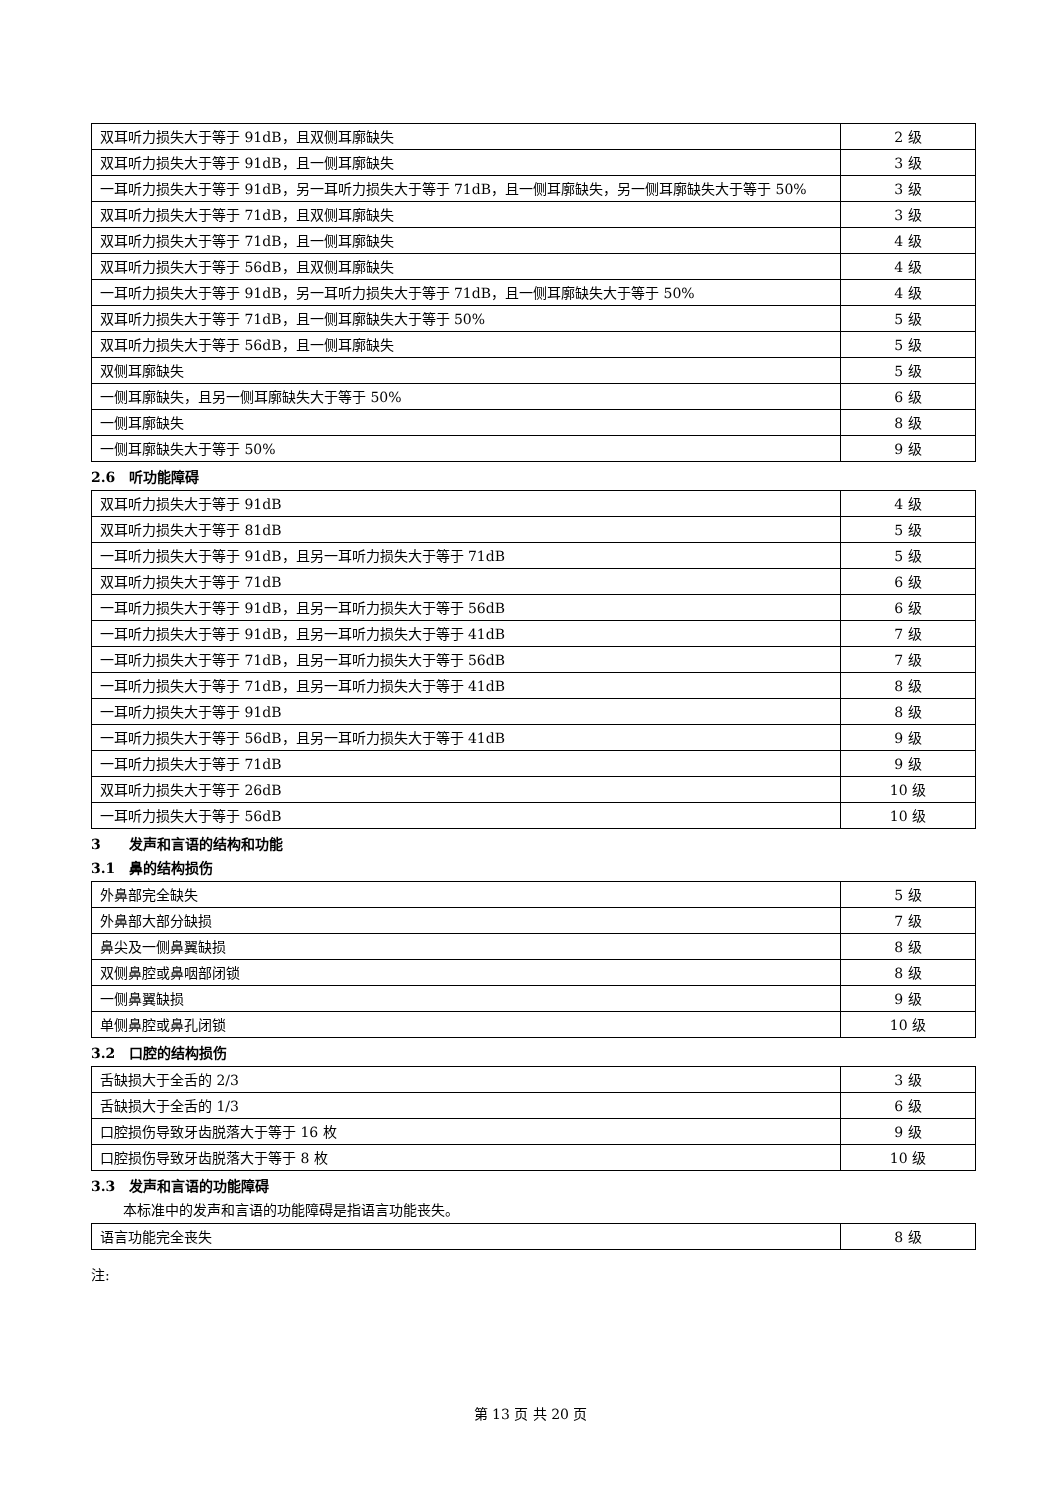| 双耳听力损失大于等于 91dB，且双侧耳廓缺失 | 2 级 |
| 双耳听力损失大于等于 91dB，且一侧耳廓缺失 | 3 级 |
| 一耳听力损失大于等于 91dB，另一耳听力损失大于等于 71dB，且一侧耳廓缺失，另一侧耳廓缺失大于等于 50% | 3 级 |
| 双耳听力损失大于等于 71dB，且双侧耳廓缺失 | 3 级 |
| 双耳听力损失大于等于 71dB，且一侧耳廓缺失 | 4 级 |
| 双耳听力损失大于等于 56dB，且双侧耳廓缺失 | 4 级 |
| 一耳听力损失大于等于 91dB，另一耳听力损失大于等于 71dB，且一侧耳廓缺失大于等于 50% | 4 级 |
| 双耳听力损失大于等于 71dB，且一侧耳廓缺失大于等于 50% | 5 级 |
| 双耳听力损失大于等于 56dB，且一侧耳廓缺失 | 5 级 |
| 双侧耳廓缺失 | 5 级 |
| 一侧耳廓缺失，且另一侧耳廓缺失大于等于 50% | 6 级 |
| 一侧耳廓缺失 | 8 级 |
| 一侧耳廓缺失大于等于 50% | 9 级 |
2.6　听功能障碍
| 双耳听力损失大于等于 91dB | 4 级 |
| 双耳听力损失大于等于 81dB | 5 级 |
| 一耳听力损失大于等于 91dB，且另一耳听力损失大于等于 71dB | 5 级 |
| 双耳听力损失大于等于 71dB | 6 级 |
| 一耳听力损失大于等于 91dB，且另一耳听力损失大于等于 56dB | 6 级 |
| 一耳听力损失大于等于 91dB，且另一耳听力损失大于等于 41dB | 7 级 |
| 一耳听力损失大于等于 71dB，且另一耳听力损失大于等于 56dB | 7 级 |
| 一耳听力损失大于等于 71dB，且另一耳听力损失大于等于 41dB | 8 级 |
| 一耳听力损失大于等于 91dB | 8 级 |
| 一耳听力损失大于等于 56dB，且另一耳听力损失大于等于 41dB | 9 级 |
| 一耳听力损失大于等于 71dB | 9 级 |
| 双耳听力损失大于等于 26dB | 10 级 |
| 一耳听力损失大于等于 56dB | 10 级 |
3　　发声和言语的结构和功能
3.1　鼻的结构损伤
| 外鼻部完全缺失 | 5 级 |
| 外鼻部大部分缺损 | 7 级 |
| 鼻尖及一侧鼻翼缺损 | 8 级 |
| 双侧鼻腔或鼻咽部闭锁 | 8 级 |
| 一侧鼻翼缺损 | 9 级 |
| 单侧鼻腔或鼻孔闭锁 | 10 级 |
3.2　口腔的结构损伤
| 舌缺损大于全舌的 2/3 | 3 级 |
| 舌缺损大于全舌的 1/3 | 6 级 |
| 口腔损伤导致牙齿脱落大于等于 16 枚 | 9 级 |
| 口腔损伤导致牙齿脱落大于等于 8 枚 | 10 级 |
3.3　发声和言语的功能障碍
本标准中的发声和言语的功能障碍是指语言功能丧失。
| 语言功能完全丧失 | 8 级 |
注:
第 13 页 共 20 页